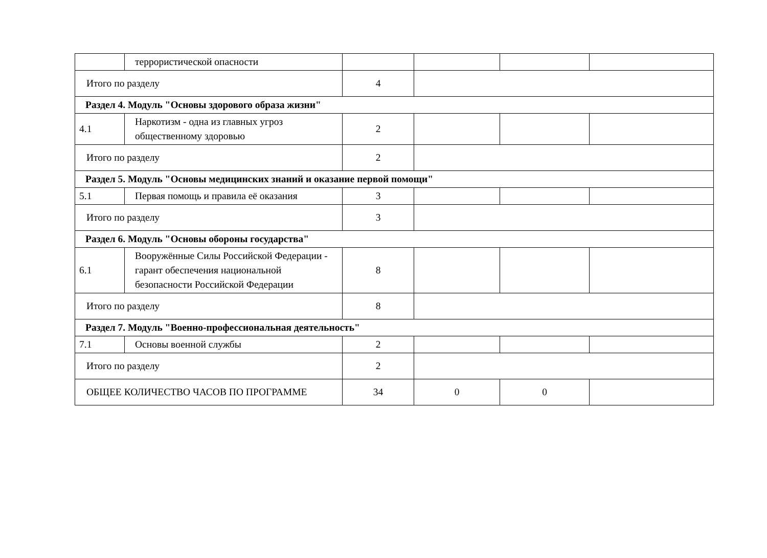| | террористической опасности | | | | |
| Итого по разделу | | 4 | | | |
| Раздел 4. Модуль "Основы здорового образа жизни" | | | | | |
| 4.1 | Наркотизм - одна из главных угроз общественному здоровью | 2 | | | |
| Итого по разделу | | 2 | | | |
| Раздел 5. Модуль "Основы медицинских знаний и оказание первой помощи" | | | | | |
| 5.1 | Первая помощь и правила её оказания | 3 | | | |
| Итого по разделу | | 3 | | | |
| Раздел 6. Модуль "Основы обороны государства" | | | | | |
| 6.1 | Вооружённые Силы Российской Федерации - гарант обеспечения национальной безопасности Российской Федерации | 8 | | | |
| Итого по разделу | | 8 | | | |
| Раздел 7. Модуль "Военно-профессиональная деятельность" | | | | | |
| 7.1 | Основы военной службы | 2 | | | |
| Итого по разделу | | 2 | | | |
| ОБЩЕЕ КОЛИЧЕСТВО ЧАСОВ ПО ПРОГРАММЕ | | 34 | 0 | 0 | |